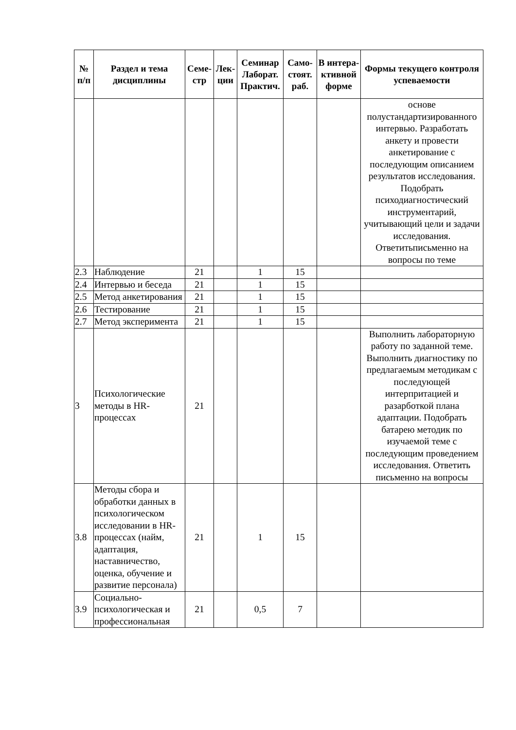| № п/п | Раздел и тема дисциплины | Семе-стр | Лек-ции | Семинар Лаборат. Практич. | Само-стоят. раб. | В интера-ктивной форме | Формы текущего контроля успеваемости |
| --- | --- | --- | --- | --- | --- | --- | --- |
| | | | | | | | основе полустандартизированного интервью. Разработать анкету и провести анкетирование с последующим описанием результатов исследования. Подобрать психодиагностический инструментарий, учитывающий цели и задачи исследования. Ответитьписьменно на вопросы по теме |
| 2.3 | Наблюдение | 21 | | 1 | 15 | | |
| 2.4 | Интервью и беседа | 21 | | 1 | 15 | | |
| 2.5 | Метод анкетирования | 21 | | 1 | 15 | | |
| 2.6 | Тестирование | 21 | | 1 | 15 | | |
| 2.7 | Метод эксперимента | 21 | | 1 | 15 | | |
| 3 | Психологические методы в HR-процессах | 21 | | | | | Выполнить лабораторную работу по заданной теме. Выполнить диагностику по предлагаемым методикам с последующей интерпритацией и разарботкой плана адаптации. Подобрать батарею методик по изучаемой теме с последующим проведением исследования. Ответить письменно на вопросы |
| 3.8 | Методы сбора и обработки данных в психологическом исследовании в HR-процессах (найм, адаптация, наставничество, оценка, обучение и развитие персонала) | 21 | | 1 | 15 | | |
| 3.9 | Социально-психологическая и профессиональная | 21 | | 0,5 | 7 | | |